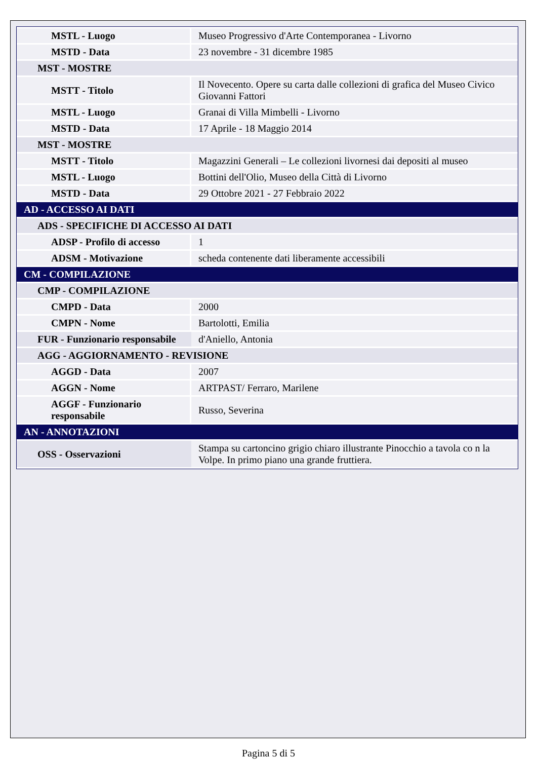| MSTL - Luogo | Museo Progressivo d'Arte Contemporanea - Livorno |
| MSTD - Data | 23 novembre - 31 dicembre 1985 |
| MST - MOSTRE | |
| MSTT - Titolo | Il Novecento. Opere su carta dalle collezioni di grafica del Museo Civico Giovanni Fattori |
| MSTL - Luogo | Granai di Villa Mimbelli - Livorno |
| MSTD - Data | 17 Aprile - 18 Maggio 2014 |
| MST - MOSTRE | |
| MSTT - Titolo | Magazzini Generali – Le collezioni livornesi dai depositi al museo |
| MSTL - Luogo | Bottini dell'Olio, Museo della Città di Livorno |
| MSTD - Data | 29 Ottobre 2021 - 27 Febbraio 2022 |
| AD - ACCESSO AI DATI | |
| ADS - SPECIFICHE DI ACCESSO AI DATI | |
| ADSP - Profilo di accesso | 1 |
| ADSM - Motivazione | scheda contenente dati liberamente accessibili |
| CM - COMPILAZIONE | |
| CMP - COMPILAZIONE | |
| CMPD - Data | 2000 |
| CMPN - Nome | Bartolotti, Emilia |
| FUR - Funzionario responsabile | d'Aniello, Antonia |
| AGG - AGGIORNAMENTO - REVISIONE | |
| AGGD - Data | 2007 |
| AGGN - Nome | ARTPAST/ Ferraro, Marilene |
| AGGF - Funzionario responsabile | Russo, Severina |
| AN - ANNOTAZIONI | |
| OSS - Osservazioni | Stampa su cartoncino grigio chiaro illustrante Pinocchio a tavola co n la Volpe. In primo piano una grande fruttiera. |
Pagina 5 di 5